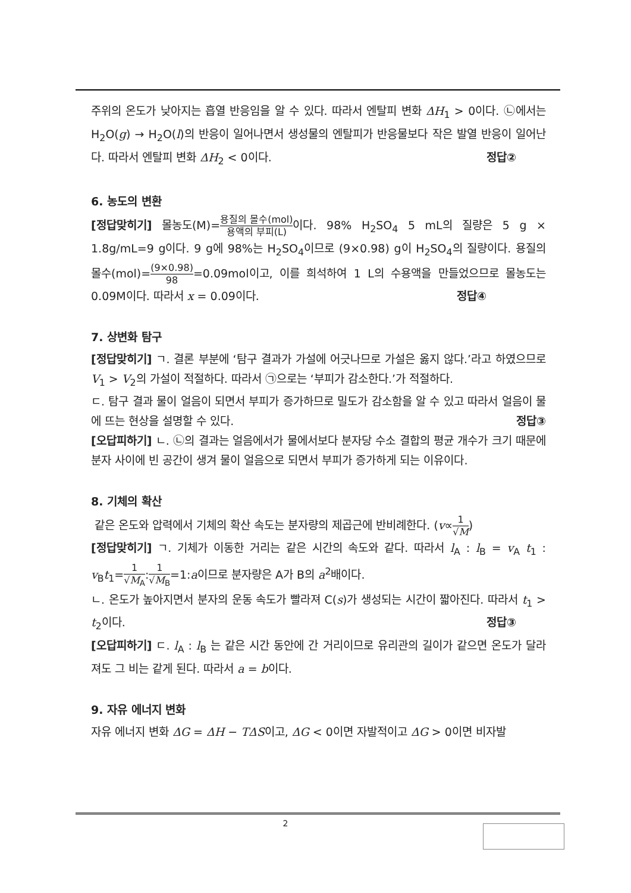주위의 온도가 낮아지는 흡열 반응임을 알 수 있다. 따라서 엔탈피 변화 ΔH<sub>1</sub> > 0이다. ㉡에서는 H<sub>2</sub>O(g) → H<sub>2</sub>O(l)의 반응이 일어나면서 생성물의 엔탈피가 반응물보다 작은 발열 반응이 일어난다. 따라서 엔탈피 변화 ΔH<sub>2</sub> < 0이다. 정답②
6. 농도의 변환
[정답맞히기] 몰농도(M)=용질의 몰수(mol) 용액의 부피(L) 이다. 98% H<sub>2</sub>SO<sub>4</sub> 5 mL의 질량은 5 g × 1.8g/mL=9 g이다. 9 g에 98%는 H<sub>2</sub>SO<sub>4</sub>이므로 (9×0.98) g이 H<sub>2</sub>SO<sub>4</sub>의 질량이다. 용질의 몰수(mol)=(9×0.98) 98=0.09mol이고, 이를 희석하여 1 L의 수용액을 만들었으므로 몰농도는 0.09M이다. 따라서 x = 0.09이다. 정답④
7. 상변화 탐구
[정답맞히기] ㄱ. 결론 부분에 ‘탐구 결과가 가설에 어긋나므로 가설은 옳지 않다.’라고 하였으므로 V<sub>1</sub> > V<sub>2</sub>의 가설이 적절하다. 따라서 ㉠으로는 ‘부피가 감소한다.’가 적절하다.
ㄷ. 탐구 결과 물이 얼음이 되면서 부피가 증가하므로 밀도가 감소함을 알 수 있고 따라서 얼음이 물에 뜨는 현상을 설명할 수 있다. 정답③
[오답피하기] ㄴ. ㉡의 결과는 얼음에서가 물에서보다 분자당 수소 결합의 평균 개수가 크기 때문에 분자 사이에 빈 공간이 생겨 물이 얼음으로 되면서 부피가 증가하게 되는 이유이다.
8. 기체의 확산
같은 온도와 압력에서 기체의 확산 속도는 분자량의 제곱근에 반비례한다. (v∝1 √M)
[정답맞히기] ㄱ. 기체가 이동한 거리는 같은 시간의 속도와 같다. 따라서 l<sub>A</sub> : l<sub>B</sub> = v<sub>A</sub> t<sub>1</sub> : v<sub>B</sub>t<sub>1</sub>=1 √M<sub>A</sub>:1 √M<sub>B</sub>=1:a이므로 분자량은 A가 B의 a<sup>2</sup>배이다.
ㄴ. 온도가 높아지면서 분자의 운동 속도가 빨라져 C(s)가 생성되는 시간이 짧아진다. 따라서 t<sub>1</sub> > t<sub>2</sub>이다. 정답③
[오답피하기] ㄷ. l<sub>A</sub> : l<sub>B</sub> 는 같은 시간 동안에 간 거리이므로 유리관의 길이가 같으면 온도가 달라져도 그 비는 같게 된다. 따라서 a = b이다.
9. 자유 에너지 변화
자유 에너지 변화 ΔG = ΔH − TΔS이고, ΔG < 0이면 자발적이고 ΔG > 0이면 비자발
2